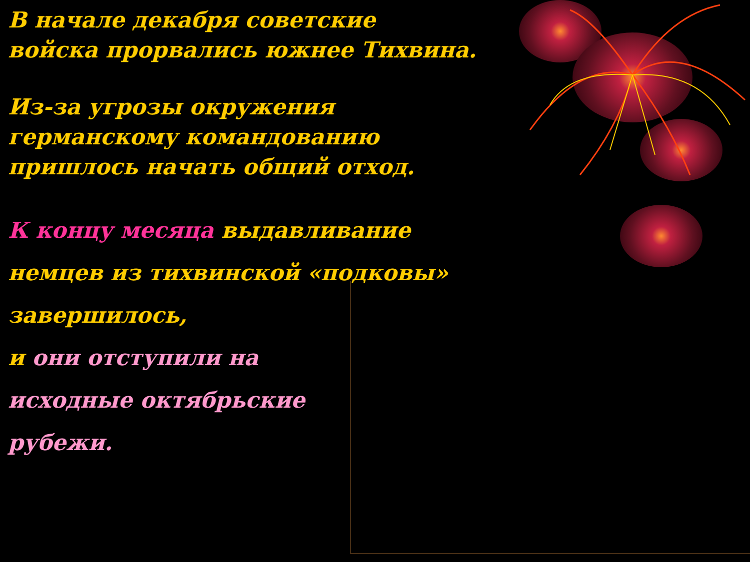В начале декабря советские
войска прорвались южнее Тихвина.
Из-за угрозы окружения
германскому командованию
пришлось начать общий отход.
К концу месяца выдавливание
немцев из тихвинской «подковы»
завершилось,
и они отступили на
исходные октябрьские
рубежи.